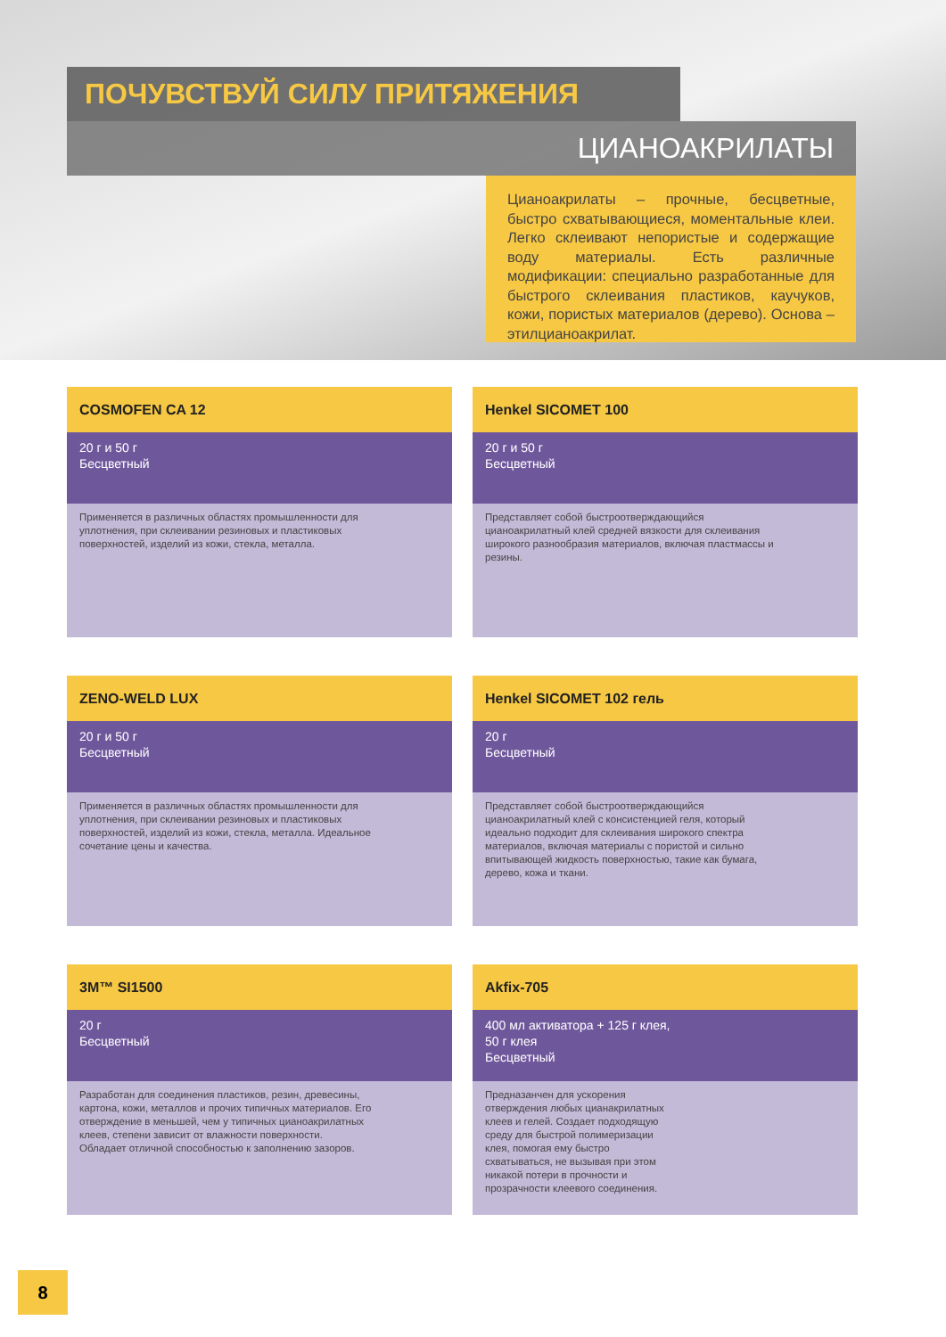ПОЧУВСТВУЙ СИЛУ ПРИТЯЖЕНИЯ
ЦИАНОАКРИЛАТЫ
Цианоакрилаты – прочные, бесцветные, быстро схватывающиеся, моментальные клеи. Легко склеивают непористые и содержащие воду материалы. Есть различные модификации: специально разработанные для быстрого склеивания пластиков, каучуков, кожи, пористых материалов (дерево). Основа – этилцианоакрилат.
COSMOFEN CA 12
20 г и 50 г
Бесцветный
Применяется в различных областях промышленности для уплотнения, при склеивании резиновых и пластиковых поверхностей, изделий из кожи, стекла, металла.
Henkel SICOMET 100
20 г и 50 г
Бесцветный
Представляет собой быстроотверждающийся цианоакрилатный клей средней вязкости для склеивания широкого разнообразия материалов, включая пластмассы и резины.
ZENO-WELD LUX
20 г и 50 г
Бесцветный
Применяется в различных областях промышленности для уплотнения, при склеивании резиновых и пластиковых поверхностей, изделий из кожи, стекла, металла. Идеальное сочетание цены и качества.
Henkel SICOMET 102 гель
20 г
Бесцветный
Представляет собой быстроотверждающийся цианоакрилатный клей с консистенцией геля, который идеально подходит для склеивания широкого спектра материалов, включая материалы с пористой и сильно впитывающей жидкость поверхностью, такие как бумага, дерево, кожа и ткани.
3M™ SI1500
20 г
Бесцветный
Разработан для соединения пластиков, резин, древесины, картона, кожи, металлов и прочих типичных материалов. Его отверждение в меньшей, чем у типичных цианоакрилатных клеев, степени зависит от влажности поверхности. Обладает отличной способностью к заполнению зазоров.
Akfix-705
400 мл активатора + 125 г клея,
50 г клея
Бесцветный
Предназанчен для ускорения отверждения любых цианакрилатных клеев и гелей. Создает подходящую среду для быстрой полимеризации клея, помогая ему быстро схватываться, не вызывая при этом никакой потери в прочности и прозрачности клеевого соединения.
8